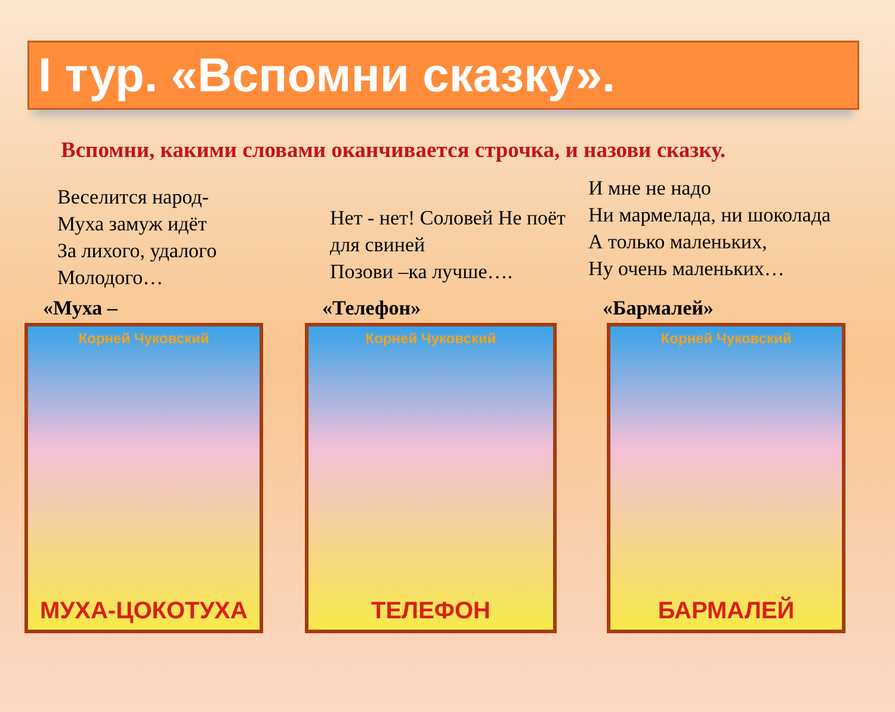I тур. «Вспомни сказку».
Вспомни, какими словами оканчивается строчка, и назови сказку.
Веселится народ-
Муха замуж идёт
За лихого, удалого
Молодого…
Нет - нет! Соловей Не поёт для свиней
Позови –ка лучше….
И мне не надо
Ни мармелада, ни шоколада
А только маленьких,
Ну очень маленьких…
«Муха – «Телефон» «Бармалей»
Корней Чуковский
МУХА-ЦОКОТУХА
Корней Чуковский
ТЕЛЕФОН
Корней Чуковский
БАРМАЛЕЙ